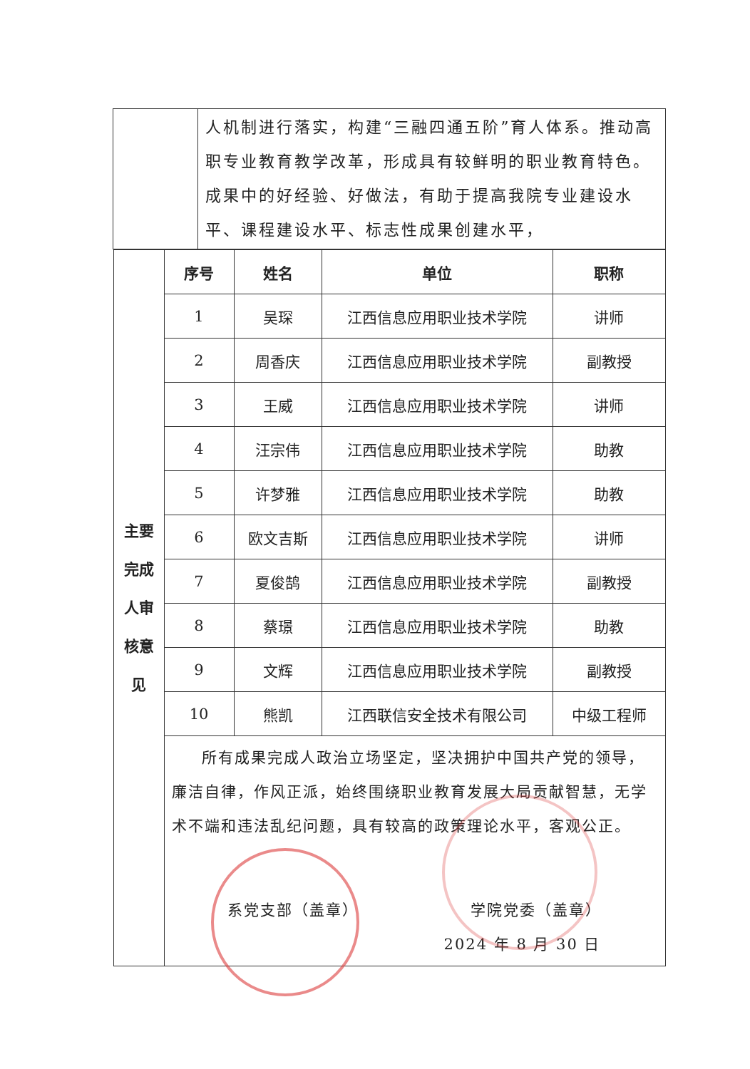| | 人机制进行落实，构建“三融四通五阶”育人体系。推动高职专业教育教学改革，形成具有较鲜明的职业教育特色。成果中的好经验、好做法，有助于提高我院专业建设水平、课程建设水平、标志性成果创建水平， |
| / 主要 完成 人审 核意 见 / 序号 / 姓名 / 单位 / 职称 / / / 1 / 吴琛 / 江西信息应用职业技术学院 / 讲师 / / / 2 / 周香庆 / 江西信息应用职业技术学院 / 副教授 / / / 3 / 王威 / 江西信息应用职业技术学院 / 讲师 / / / 4 / 汪宗伟 / 江西信息应用职业技术学院 / 助教 / / / 5 / 许梦雅 / 江西信息应用职业技术学院 / 助教 / / / 6 / 欧文吉斯 / 江西信息应用职业技术学院 / 讲师 / / / 7 / 夏俊鹄 / 江西信息应用职业技术学院 / 副教授 / / / 8 / 蔡璟 / 江西信息应用职业技术学院 / 助教 / / / 9 / 文辉 / 江西信息应用职业技术学院 / 副教授 / / / 10 / 熊凯 / 江西联信安全技术有限公司 / 中级工程师 / / / 所有成果完成人政治立场坚定，坚决拥护中国共产党的领导，廉洁自律，作风正派，始终围绕职业教育发展大局贡献智慧，无学术不端和违法乱纪问题，具有较高的政策理论水平，客观公正。 系党支部（盖章） 学院党委（盖章） 2024 年 8 月 30 日 / / / / | |